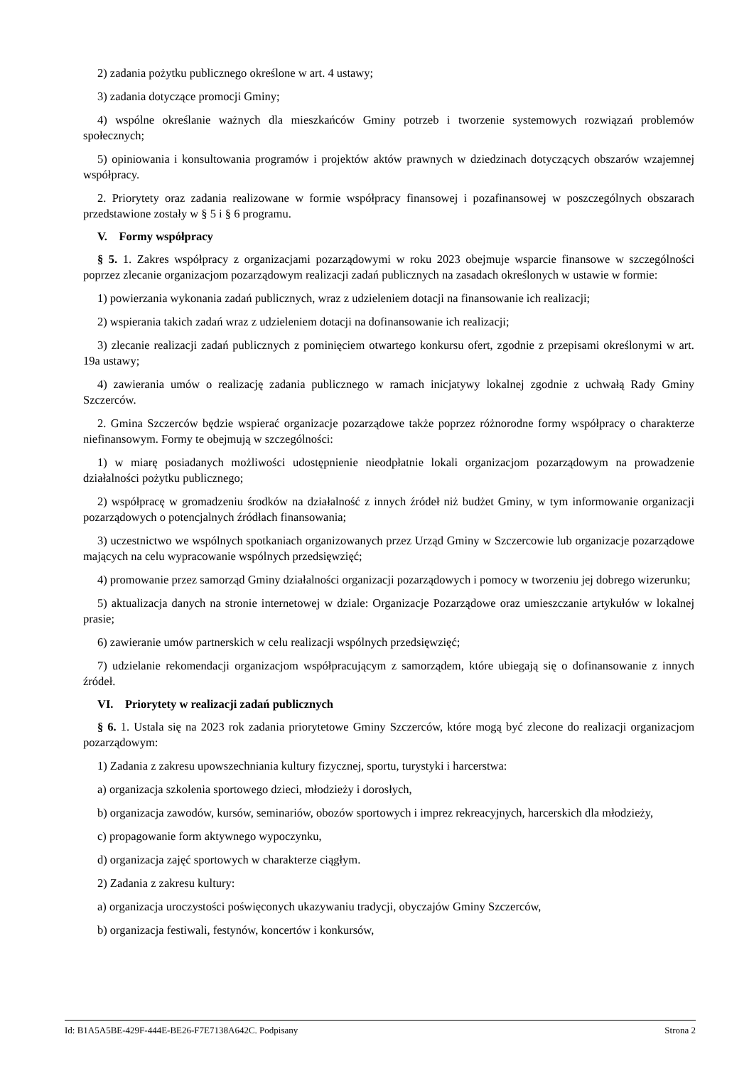2) zadania pożytku publicznego określone w art. 4 ustawy;
3) zadania dotyczące promocji Gminy;
4) wspólne określanie ważnych dla mieszkańców Gminy potrzeb i tworzenie systemowych rozwiązań problemów społecznych;
5) opiniowania i konsultowania programów i projektów aktów prawnych w dziedzinach dotyczących obszarów wzajemnej współpracy.
2. Priorytety oraz zadania realizowane w formie współpracy finansowej i pozafinansowej w poszczególnych obszarach przedstawione zostały w § 5 i § 6 programu.
V. Formy współpracy
§ 5. 1. Zakres współpracy z organizacjami pozarządowymi w roku 2023 obejmuje wsparcie finansowe w szczególności poprzez zlecanie organizacjom pozarządowym realizacji zadań publicznych na zasadach określonych w ustawie w formie:
1) powierzania wykonania zadań publicznych, wraz z udzieleniem dotacji na finansowanie ich realizacji;
2) wspierania takich zadań wraz z udzieleniem dotacji na dofinansowanie ich realizacji;
3) zlecanie realizacji zadań publicznych z pominięciem otwartego konkursu ofert, zgodnie z przepisami określonymi w art. 19a ustawy;
4) zawierania umów o realizację zadania publicznego w ramach inicjatywy lokalnej zgodnie z uchwałą Rady Gminy Szczerców.
2. Gmina Szczerców będzie wspierać organizacje pozarządowe także poprzez różnorodne formy współpracy o charakterze niefinansowym. Formy te obejmują w szczególności:
1) w miarę posiadanych możliwości udostępnienie nieodpłatnie lokali organizacjom pozarządowym na prowadzenie działalności pożytku publicznego;
2) współpracę w gromadzeniu środków na działalność z innych źródeł niż budżet Gminy, w tym informowanie organizacji pozarządowych o potencjalnych źródłach finansowania;
3) uczestnictwo we wspólnych spotkaniach organizowanych przez Urząd Gminy w Szczercowie lub organizacje pozarządowe mających na celu wypracowanie wspólnych przedsięwzięć;
4) promowanie przez samorząd Gminy działalności organizacji pozarządowych i pomocy w tworzeniu jej dobrego wizerunku;
5) aktualizacja danych na stronie internetowej w dziale: Organizacje Pozarządowe oraz umieszczanie artykułów w lokalnej prasie;
6) zawieranie umów partnerskich w celu realizacji wspólnych przedsięwzięć;
7) udzielanie rekomendacji organizacjom współpracującym z samorządem, które ubiegają się o dofinansowanie z innych źródeł.
VI. Priorytety w realizacji zadań publicznych
§ 6. 1. Ustala się na 2023 rok zadania priorytetowe Gminy Szczerców, które mogą być zlecone do realizacji organizacjom pozarządowym:
1) Zadania z zakresu upowszechniania kultury fizycznej, sportu, turystyki i harcerstwa:
a) organizacja szkolenia sportowego dzieci, młodzieży i dorosłych,
b) organizacja zawodów, kursów, seminariów, obozów sportowych i imprez rekreacyjnych, harcerskich dla młodzieży,
c) propagowanie form aktywnego wypoczynku,
d) organizacja zajęć sportowych w charakterze ciągłym.
2) Zadania z zakresu kultury:
a) organizacja uroczystości poświęconych ukazywaniu tradycji, obyczajów Gminy Szczerców,
b) organizacja festiwali, festynów, koncertów i konkursów,
Id: B1A5A5BE-429F-444E-BE26-F7E7138A642C. Podpisany Strona 2